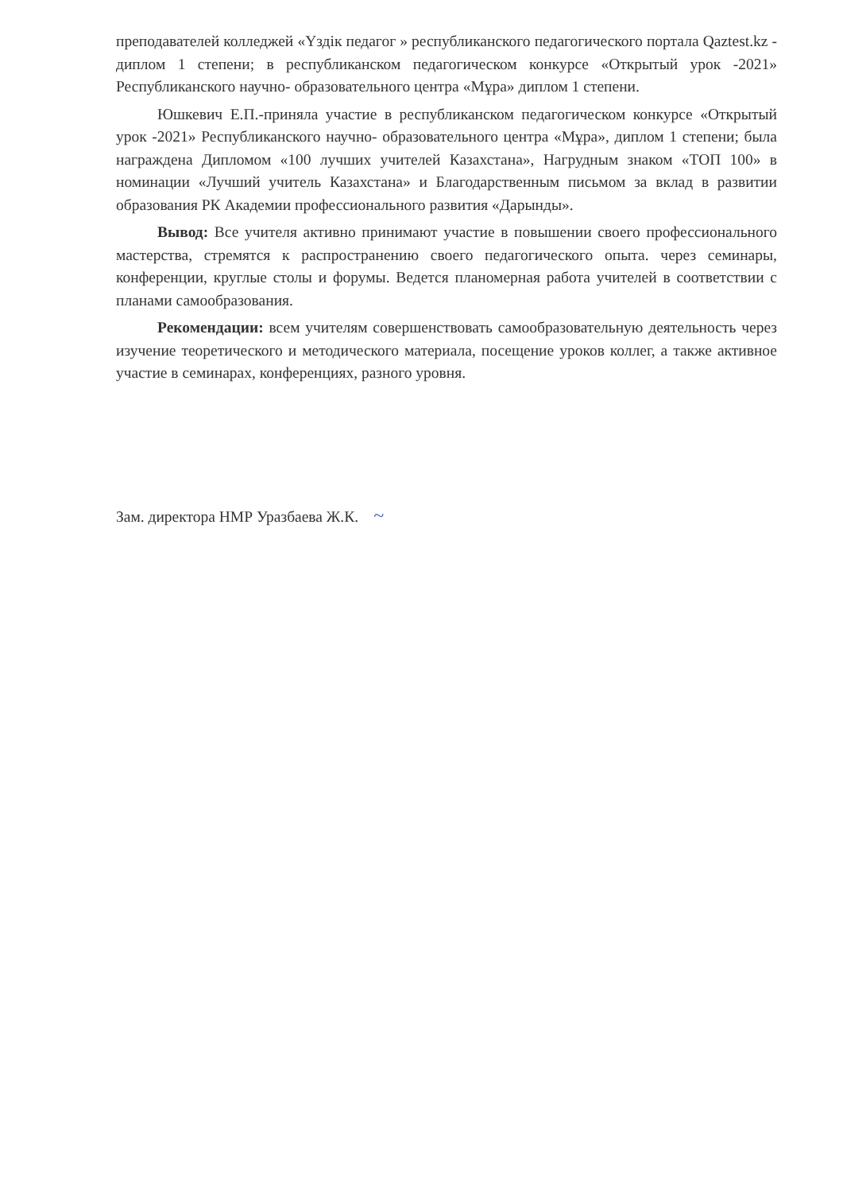преподавателей колледжей «Үздік педагог » республиканского педагогического портала Qaztest.kz - диплом 1 степени; в республиканском педагогическом конкурсе «Открытый урок -2021» Республиканского научно- образовательного центра «Мұра» диплом 1 степени.
Юшкевич Е.П.-приняла участие в республиканском педагогическом конкурсе «Открытый урок -2021» Республиканского научно- образовательного центра «Мұра», диплом 1 степени; была награждена Дипломом «100 лучших учителей Казахстана», Нагрудным знаком «ТОП 100» в номинации «Лучший учитель Казахстана» и Благодарственным письмом за вклад в развитии образования РК Академии профессионального развития «Дарынды».
Вывод: Все учителя активно принимают участие в повышении своего профессионального мастерства, стремятся к распространению своего педагогического опыта. через семинары, конференции, круглые столы и форумы. Ведется планомерная работа учителей в соответствии с планами самообразования.
Рекомендации: всем учителям совершенствовать самообразовательную деятельность через изучение теоретического и методического материала, посещение уроков коллег, а также активное участие в семинарах, конференциях, разного уровня.
Зам. директора НМР Уразбаева Ж.К. ~